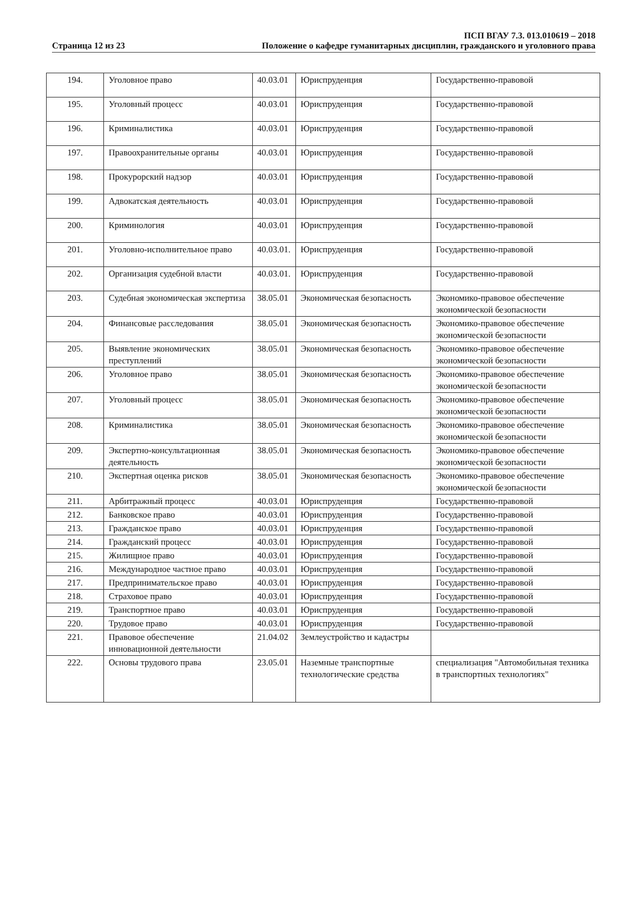Страница 12 из 23
ПСП ВГАУ 7.3. 013.010619 – 2018
Положение о кафедре гуманитарных дисциплин, гражданского и уголовного права
| 194. | Уголовное право | 40.03.01 | Юриспруденция | Государственно-правовой |
| 195. | Уголовный процесс | 40.03.01 | Юриспруденция | Государственно-правовой |
| 196. | Криминалистика | 40.03.01 | Юриспруденция | Государственно-правовой |
| 197. | Правоохранительные органы | 40.03.01 | Юриспруденция | Государственно-правовой |
| 198. | Прокурорский надзор | 40.03.01 | Юриспруденция | Государственно-правовой |
| 199. | Адвокатская деятельность | 40.03.01 | Юриспруденция | Государственно-правовой |
| 200. | Криминология | 40.03.01 | Юриспруденция | Государственно-правовой |
| 201. | Уголовно-исполнительное право | 40.03.01. | Юриспруденция | Государственно-правовой |
| 202. | Организация судебной власти | 40.03.01. | Юриспруденция | Государственно-правовой |
| 203. | Судебная экономическая экспертиза | 38.05.01 | Экономическая безопасность | Экономико-правовое обеспечение экономической безопасности |
| 204. | Финансовые расследования | 38.05.01 | Экономическая безопасность | Экономико-правовое обеспечение экономической безопасности |
| 205. | Выявление экономических преступлений | 38.05.01 | Экономическая безопасность | Экономико-правовое обеспечение экономической безопасности |
| 206. | Уголовное право | 38.05.01 | Экономическая безопасность | Экономико-правовое обеспечение экономической безопасности |
| 207. | Уголовный процесс | 38.05.01 | Экономическая безопасность | Экономико-правовое обеспечение экономической безопасности |
| 208. | Криминалистика | 38.05.01 | Экономическая безопасность | Экономико-правовое обеспечение экономической безопасности |
| 209. | Экспертно-консультационная деятельность | 38.05.01 | Экономическая безопасность | Экономико-правовое обеспечение экономической безопасности |
| 210. | Экспертная оценка рисков | 38.05.01 | Экономическая безопасность | Экономико-правовое обеспечение экономической безопасности |
| 211. | Арбитражный процесс | 40.03.01 | Юриспруденция | Государственно-правовой |
| 212. | Банковское право | 40.03.01 | Юриспруденция | Государственно-правовой |
| 213. | Гражданское право | 40.03.01 | Юриспруденция | Государственно-правовой |
| 214. | Гражданский процесс | 40.03.01 | Юриспруденция | Государственно-правовой |
| 215. | Жилищное право | 40.03.01 | Юриспруденция | Государственно-правовой |
| 216. | Международное частное право | 40.03.01 | Юриспруденция | Государственно-правовой |
| 217. | Предпринимательское право | 40.03.01 | Юриспруденция | Государственно-правовой |
| 218. | Страховое право | 40.03.01 | Юриспруденция | Государственно-правовой |
| 219. | Транспортное право | 40.03.01 | Юриспруденция | Государственно-правовой |
| 220. | Трудовое право | 40.03.01 | Юриспруденция | Государственно-правовой |
| 221. | Правовое обеспечение инновационной деятельности | 21.04.02 | Землеустройство и кадастры | |
| 222. | Основы трудового права | 23.05.01 | Наземные транспортные технологические средства | специализация "Автомобильная техника в транспортных технологиях" |